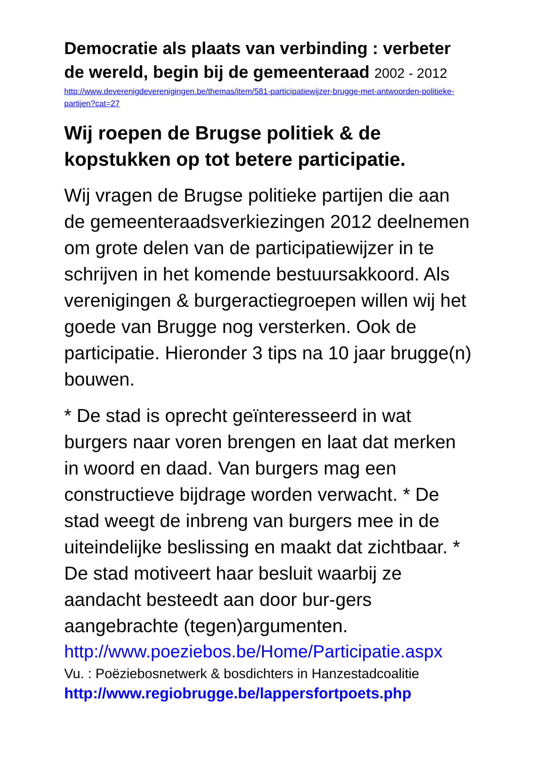Democratie als plaats van verbinding : verbeter de wereld, begin bij de gemeenteraad 2002 - 2012
http://www.deverenigdeverenigingen.be/themas/item/581-participatiewijzer-brugge-met-antwoorden-politieke-partijen?cat=27
Wij roepen de Brugse politiek & de kopstukken op tot betere participatie.
Wij vragen de Brugse politieke partijen die aan de gemeenteraadsverkiezingen 2012 deelnemen om grote delen van de participatiewijzer in te schrijven in het komende bestuursakkoord. Als verenigingen & burgeractiegroepen willen wij het goede van Brugge nog versterken. Ook de participatie. Hieronder 3 tips na 10 jaar brugge(n) bouwen.
* De stad is oprecht geïnteresseerd in wat burgers naar voren brengen en laat dat merken in woord en daad. Van burgers mag een constructieve bijdrage worden verwacht. * De stad weegt de inbreng van burgers mee in de uiteindelijke beslissing en maakt dat zichtbaar. * De stad motiveert haar besluit waarbij ze aandacht besteedt aan door bur-gers aangebrachte (tegen)argumenten.
http://www.poeziebos.be/Home/Participatie.aspx
Vu. : Poëziebosnetwerk & bosdichters in Hanzestadcoalitie
http://www.regiobrugge.be/lappersfortpoets.php